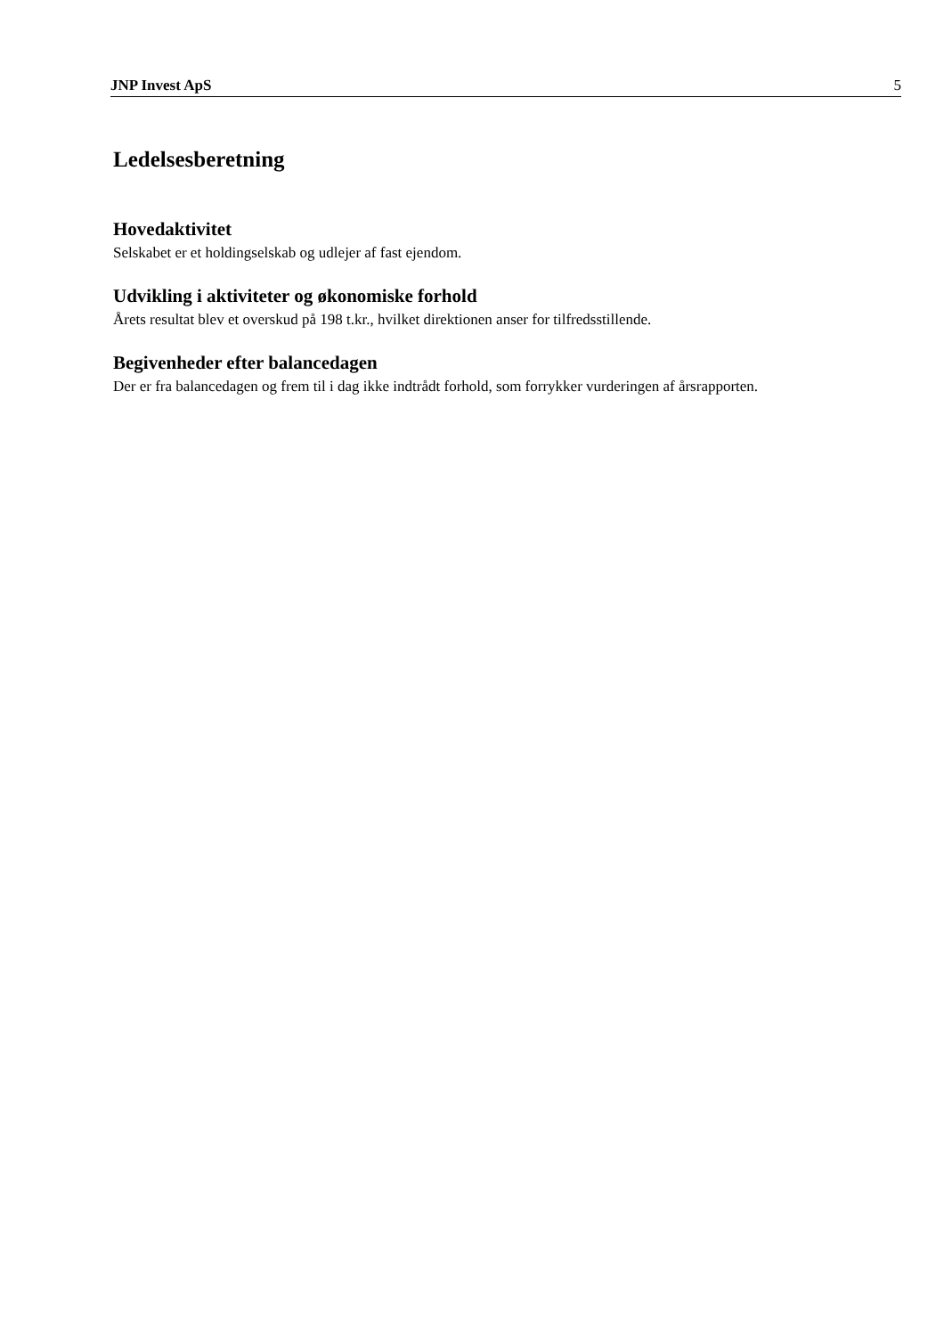JNP Invest ApS 5
Ledelsesberetning
Hovedaktivitet
Selskabet er et holdingselskab og udlejer af fast ejendom.
Udvikling i aktiviteter og økonomiske forhold
Årets resultat blev et overskud på 198 t.kr., hvilket direktionen anser for tilfredsstillende.
Begivenheder efter balancedagen
Der er fra balancedagen og frem til i dag ikke indtrådt forhold, som forrykker vurderingen af årsrapporten.